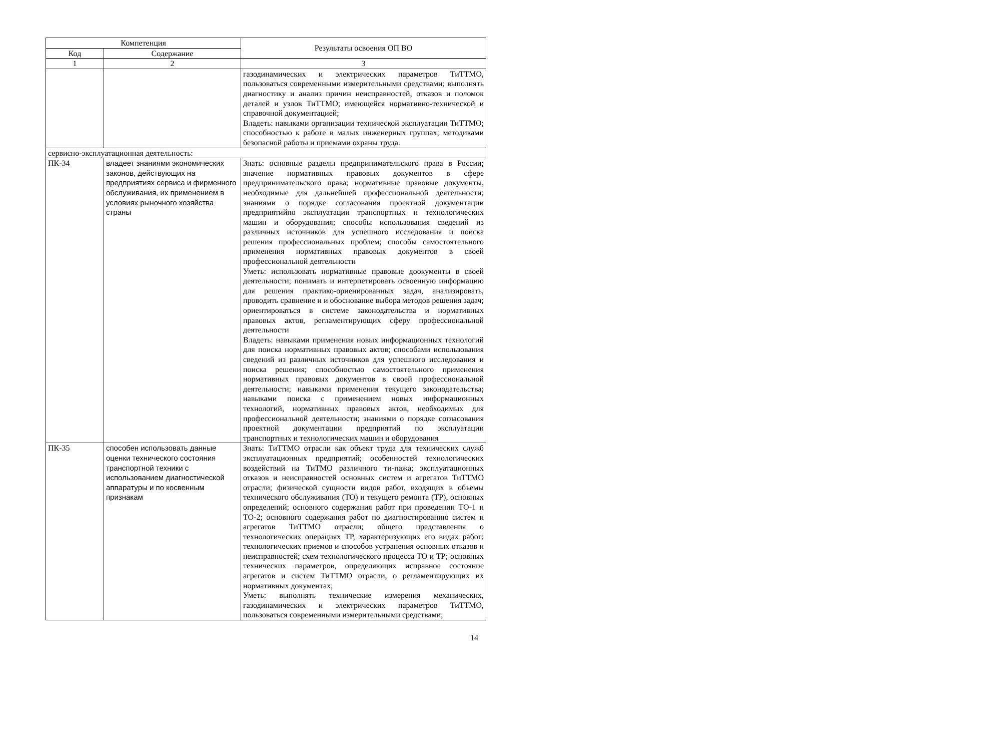| Компетенция | | Результаты освоения ОП ВО |
| --- | --- | --- |
| Код | Содержание | |
| 1 | 2 | 3 |
| | | газодинамических и электрических параметров ТиТТМО, пользоваться современными измерительными средствами; выполнять диагностику и анализ причин неисправностей, отказов и поломок деталей и узлов ТиТТМО; имеющейся нормативно-технической и справочной документацией; Владеть: навыками организации технической эксплуатации ТиТТМО; способностью к работе в малых инженерных группах; методиками безопасной работы и приемами охраны труда. |
| сервисно-эксплуатационная деятельность: | | |
| ПК-34 | владеет знаниями экономических законов, действующих на предприятиях сервиса и фирменного обслуживания, их применением в условиях рыночного хозяйства страны | Знать: основные разделы предпринимательского права в России; значение нормативных правовых документов в сфере предпринимательского права; нормативные правовые документы, необходимые для дальнейшей профессиональной деятельности; знаниями о порядке согласования проектной документации предприятийпо эксплуатации транспортных и технологических машин и оборудования; способы использования сведений из различных источников для успешного исследования и поиска решения профессиональных проблем; способы самостоятельного применения нормативных правовых документов в своей профессиональной деятельности Уметь: использовать нормативные правовые доокументы в своей деятельности; понимать и интерпетировать освоенную информацию для решения практико-ориенированных задач, анализировать, проводить сравнение и и обоснование выбора методов решения задач; ориентироваться в системе законодательства и нормативных правовых актов, регламентирующих сферу профессиональной деятельности Владеть: навыками применения новых информационных технологий для поиска нормативных правовых актов; способами использования сведений из различных источников для успешного исследования и поиска решения; способностью самостоятельного применения нормативных правовых документов в своей профессиональной деятельности; навыками применения текущего законодательства; навыками поиска с применением новых информационных технологий, нормативных правовых актов, необходимых для профессиональной деятельности; знаниями о порядке согласования проектной документации предприятий по эксплуатации транспортных и технологических машин и оборудования |
| ПК-35 | способен использовать данные оценки технического состояния транспортной техники с использованием диагностической аппаратуры и по косвенным признакам | Знать: ТиТТМО отрасли как объект труда для технических служб эксплуатационных предприятий; особенностей технологических воздействий на ТиТМО различного ти-пажа; эксплуатационных отказов и неисправностей основных систем и агрегатов ТиТТМО отрасли; физической сущности видов работ, входящих в объемы технического обслуживания (ТО) и текущего ремонта (ТР), основных определений; основного содержания работ при проведении ТО-1 и ТО-2; основного содержания работ по диагностированию систем и агрегатов ТиТТМО отрасли; общего представления о технологических операциях ТР, характеризующих его видах работ; технологических приемов и способов устранения основных отказов и неисправностей; схем технологического процесса ТО и ТР; основных технических параметров, определяющих исправное состояние агрегатов и систем ТиТТМО отрасли, о регламентирующих их нормативных документах; Уметь: выполнять технические измерения механических, газодинамических и электрических параметров ТиТТМО, пользоваться современными измерительными средствами; |
14